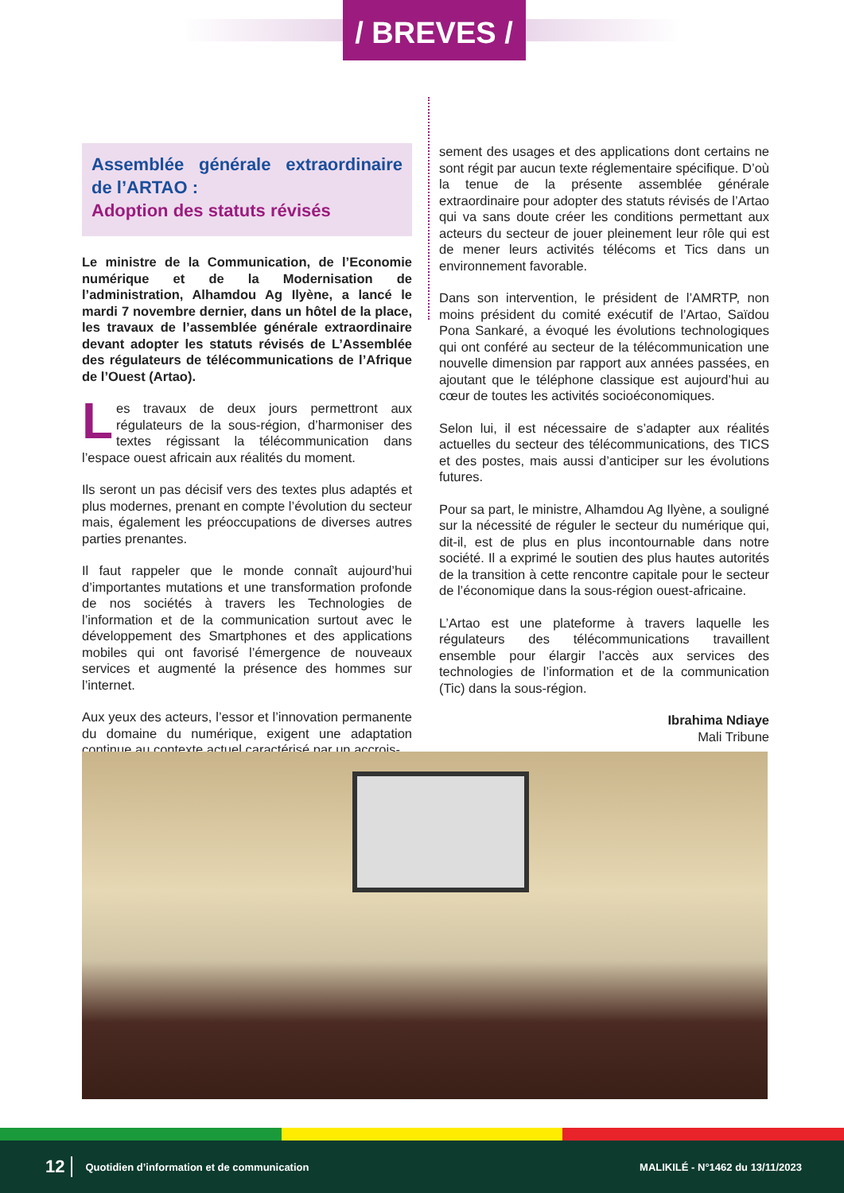/ BREVES /
Assemblée générale extraordinaire de l’ARTAO :
Adoption des statuts révisés
Le ministre de la Communication, de l’Economie numérique et de la Modernisation de l’administration, Alhamdou Ag Ilyène, a lancé le mardi 7 novembre dernier, dans un hôtel de la place, les travaux de l’assemblée générale extraordinaire devant adopter les statuts révisés de L’Assemblée des régulateurs de télécommunications de l’Afrique de l’Ouest (Artao).
Les travaux de deux jours permettront aux régulateurs de la sous-région, d’harmoniser des textes régissant la télécommunication dans l’espace ouest africain aux réalités du moment.
Ils seront un pas décisif vers des textes plus adaptés et plus modernes, prenant en compte l’évolution du secteur mais, également les préoccupations de diverses autres parties prenantes.
Il faut rappeler que le monde connaît aujourd’hui d’importantes mutations et une transformation profonde de nos sociétés à travers les Technologies de l’information et de la communication surtout avec le développement des Smartphones et des applications mobiles qui ont favorisé l’émergence de nouveaux services et augmenté la présence des hommes sur l’internet.
Aux yeux des acteurs, l’essor et l’innovation permanente du domaine du numérique, exigent une adaptation continue au contexte actuel caractérisé par un accrois-
sement des usages et des applications dont certains ne sont régit par aucun texte réglementaire spécifique. D’où la tenue de la présente assemblée générale extraordinaire pour adopter des statuts révisés de l’Artao qui va sans doute créer les conditions permettant aux acteurs du secteur de jouer pleinement leur rôle qui est de mener leurs activités télécoms et Tics dans un environnement favorable.
Dans son intervention, le président de l’AMRTP, non moins président du comité exécutif de l’Artao, Saïdou Pona Sankaré, a évoqué les évolutions technologiques qui ont conféré au secteur de la télécommunication une nouvelle dimension par rapport aux années passées, en ajoutant que le téléphone classique est aujourd’hui au cœur de toutes les activités socioéconomiques.
Selon lui, il est nécessaire de s’adapter aux réalités actuelles du secteur des télécommunications, des TICS et des postes, mais aussi d’anticiper sur les évolutions futures.
Pour sa part, le ministre, Alhamdou Ag Ilyène, a souligné sur la nécessité de réguler le secteur du numérique qui, dit-il, est de plus en plus incontournable dans notre société. Il a exprimé le soutien des plus hautes autorités de la transition à cette rencontre capitale pour le secteur de l’économique dans la sous-région ouest-africaine.
L’Artao est une plateforme à travers laquelle les régulateurs des télécommunications travaillent ensemble pour élargir l’accès aux services des technologies de l’information et de la communication (Tic) dans la sous-région.
Ibrahima Ndiaye
Mali Tribune
12 Quotidien d’information et de communication MALIKILÉ - N°1462 du 13/11/2023